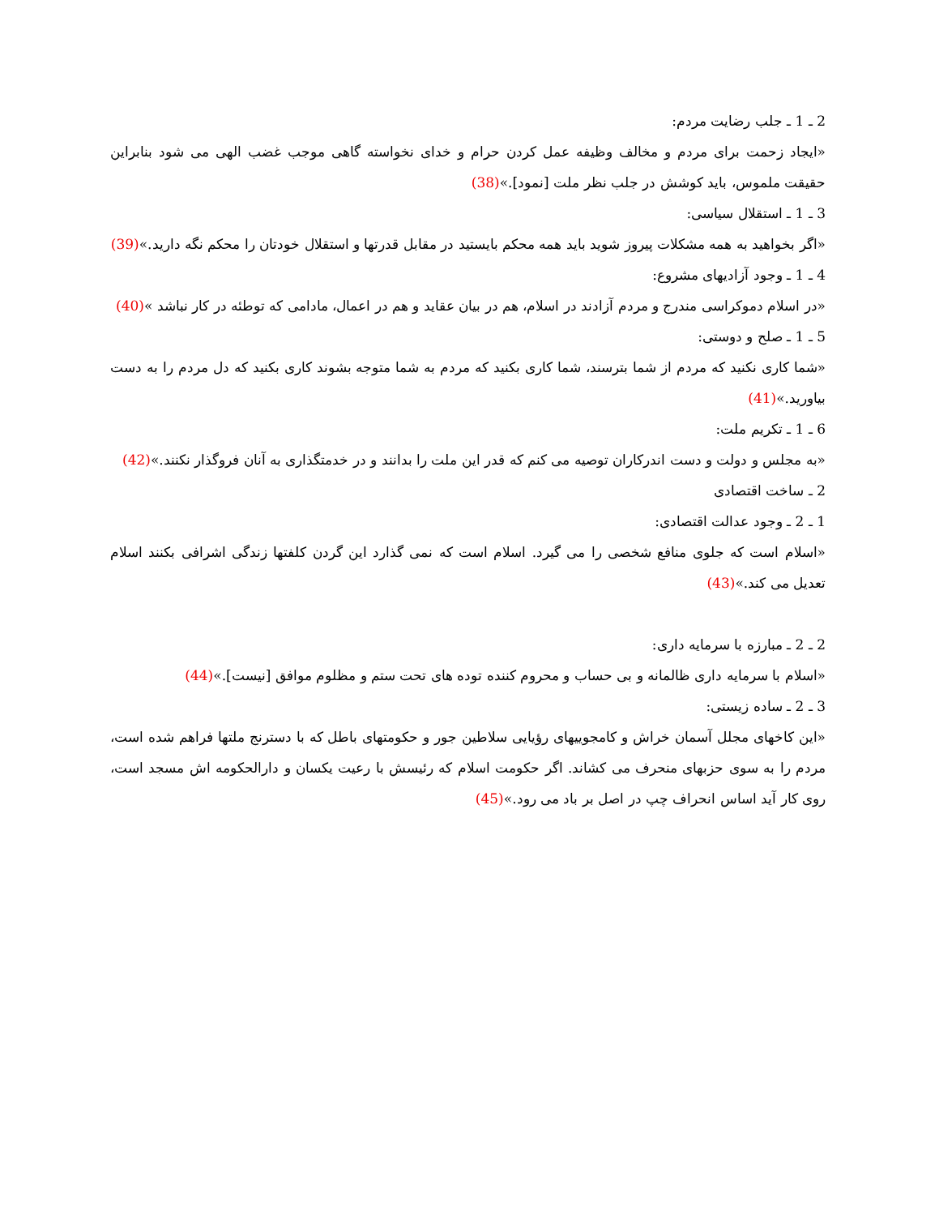2 ـ 1 ـ جلب رضایت مردم:
«ایجاد زحمت برای مردم و مخالف وظیفه عمل کردن حرام و خدای نخواسته گاهی موجب غضب الهی می شود بنابراین حقیقت ملموس، باید کوشش در جلب نظر ملت [نمود].»(38)
3 ـ 1 ـ استقلال سیاسی:
«اگر بخواهید به همه مشکلات پیروز شوید باید همه محکم بایستید در مقابل قدرتها و استقلال خودتان را محکم نگه دارید.»(39)
4 ـ 1 ـ وجود آزادیهای مشروع:
«در اسلام دموکراسی مندرج و مردم آزادند در اسلام، هم در بیان عقاید و هم در اعمال، مادامی که توطئه در کار نباشد »(40)
5 ـ 1 ـ صلح و دوستی:
«شما کاری نکنید که مردم از شما بترسند، شما کاری بکنید که مردم به شما متوجه بشوند کاری بکنید که دل مردم را به دست بیاورید.»(41)
6 ـ 1 ـ تکریم ملت:
«به مجلس و دولت و دست اندرکاران توصیه می کنم که قدر این ملت را بدانند و در خدمتگذاری به آنان فروگذار نکنند.»(42)
2 ـ ساخت اقتصادی
1 ـ 2 ـ وجود عدالت اقتصادی:
«اسلام است که جلوی منافع شخصی را می گیرد. اسلام است که نمی گذارد این گردن کلفتها زندگی اشرافی بکنند اسلام تعدیل می کند.»(43)
2 ـ 2 ـ مبارزه با سرمایه داری:
«اسلام با سرمایه داری ظالمانه و بی حساب و محروم کننده توده های تحت ستم و مظلوم موافق [نیست].»(44)
3 ـ 2 ـ ساده زیستی:
«این کاخهای مجلل آسمان خراش و کامجوییهای رؤیایی سلاطین جور و حکومتهای باطل که با دسترنج ملتها فراهم شده است، مردم را به سوی حزبهای منحرف می کشاند. اگر حکومت اسلام که رئیسش با رعیت یکسان و دارالحکومه اش مسجد است، روی کار آید اساس انحراف چپ در اصل بر باد می رود.»(45)